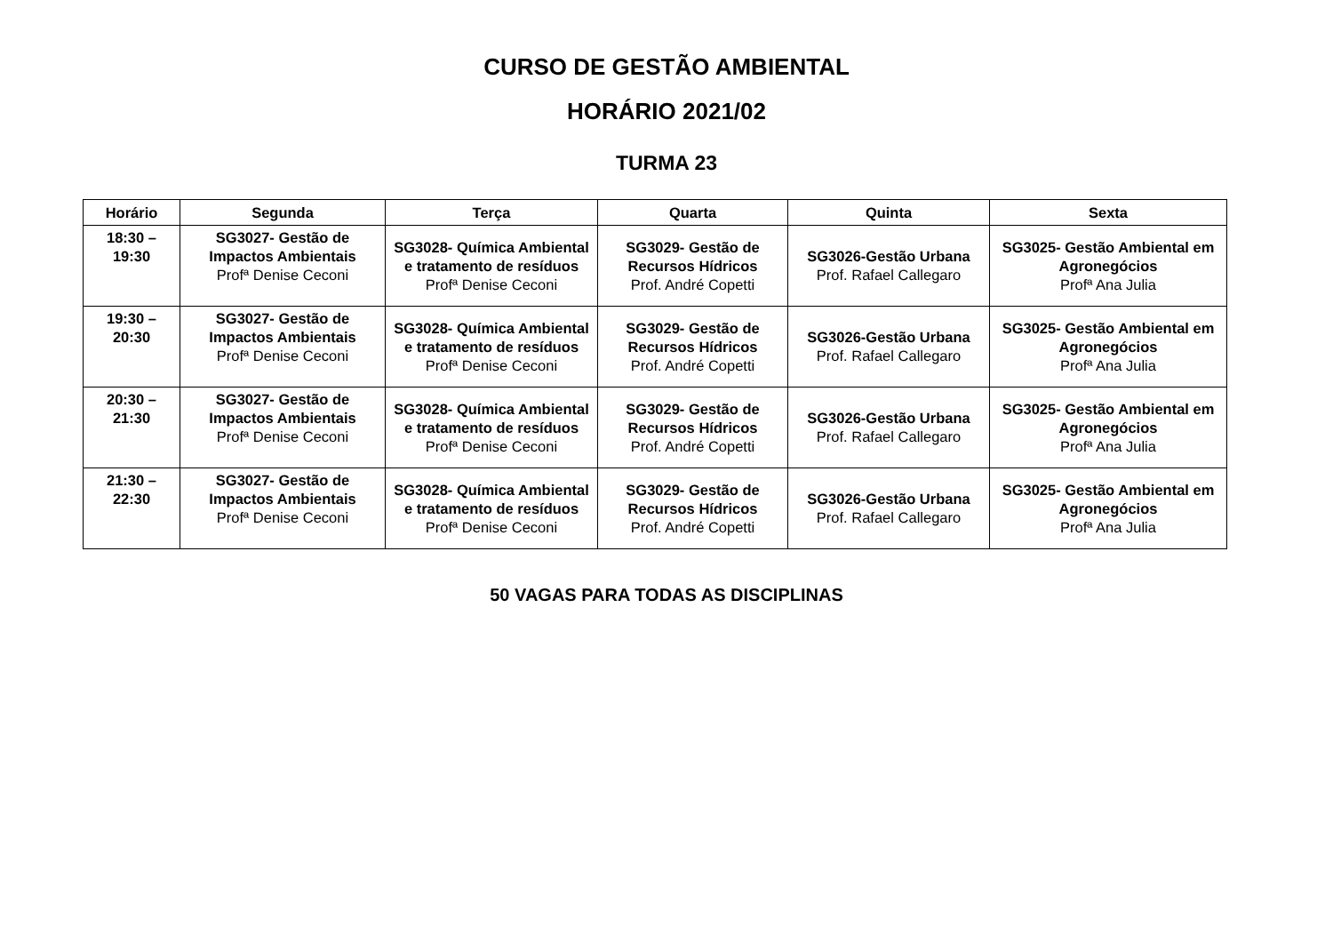CURSO DE GESTÃO AMBIENTAL
HORÁRIO 2021/02
TURMA 23
| Horário | Segunda | Terça | Quarta | Quinta | Sexta |
| --- | --- | --- | --- | --- | --- |
| 18:30 – 19:30 | SG3027- Gestão de Impactos Ambientais Profª Denise Ceconi | SG3028- Química Ambiental e tratamento de resíduos Profª Denise Ceconi | SG3029- Gestão de Recursos Hídricos Prof. André Copetti | SG3026-Gestão Urbana Prof. Rafael Callegaro | SG3025- Gestão Ambiental em Agronegócios Profª Ana Julia |
| 19:30 – 20:30 | SG3027- Gestão de Impactos Ambientais Profª Denise Ceconi | SG3028- Química Ambiental e tratamento de resíduos Profª Denise Ceconi | SG3029- Gestão de Recursos Hídricos Prof. André Copetti | SG3026-Gestão Urbana Prof. Rafael Callegaro | SG3025- Gestão Ambiental em Agronegócios Profª Ana Julia |
| 20:30 – 21:30 | SG3027- Gestão de Impactos Ambientais Profª Denise Ceconi | SG3028- Química Ambiental e tratamento de resíduos Profª Denise Ceconi | SG3029- Gestão de Recursos Hídricos Prof. André Copetti | SG3026-Gestão Urbana Prof. Rafael Callegaro | SG3025- Gestão Ambiental em Agronegócios Profª Ana Julia |
| 21:30 – 22:30 | SG3027- Gestão de Impactos Ambientais Profª Denise Ceconi | SG3028- Química Ambiental e tratamento de resíduos Profª Denise Ceconi | SG3029- Gestão de Recursos Hídricos Prof. André Copetti | SG3026-Gestão Urbana Prof. Rafael Callegaro | SG3025- Gestão Ambiental em Agronegócios Profª Ana Julia |
50 VAGAS PARA TODAS AS DISCIPLINAS